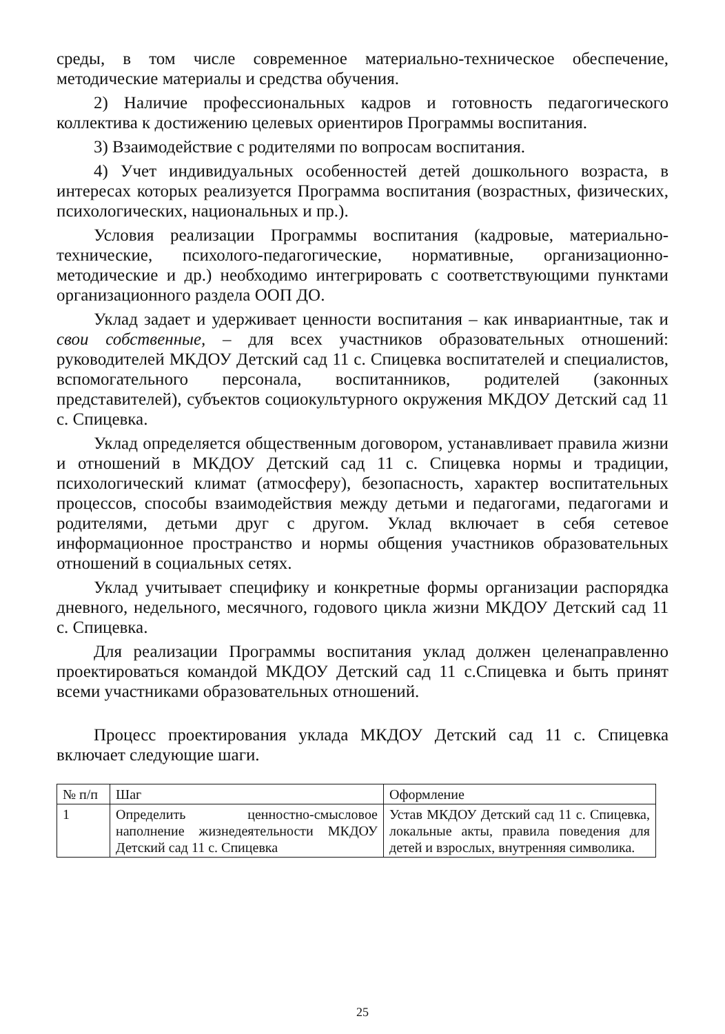среды, в том числе современное материально-техническое обеспечение, методические материалы и средства обучения.
2) Наличие профессиональных кадров и готовность педагогического коллектива к достижению целевых ориентиров Программы воспитания.
3) Взаимодействие с родителями по вопросам воспитания.
4) Учет индивидуальных особенностей детей дошкольного возраста, в интересах которых реализуется Программа воспитания (возрастных, физических, психологических, национальных и пр.).
Условия реализации Программы воспитания (кадровые, материально-технические, психолого-педагогические, нормативные, организационно-методические и др.) необходимо интегрировать с соответствующими пунктами организационного раздела ООП ДО.
Уклад задает и удерживает ценности воспитания – как инвариантные, так и свои собственные, – для всех участников образовательных отношений: руководителей МКДОУ Детский сад 11 с. Спицевка воспитателей и специалистов, вспомогательного персонала, воспитанников, родителей (законных представителей), субъектов социокультурного окружения МКДОУ Детский сад 11 с. Спицевка.
Уклад определяется общественным договором, устанавливает правила жизни и отношений в МКДОУ Детский сад 11 с. Спицевка нормы и традиции, психологический климат (атмосферу), безопасность, характер воспитательных процессов, способы взаимодействия между детьми и педагогами, педагогами и родителями, детьми друг с другом. Уклад включает в себя сетевое информационное пространство и нормы общения участников образовательных отношений в социальных сетях.
Уклад учитывает специфику и конкретные формы организации распорядка дневного, недельного, месячного, годового цикла жизни МКДОУ Детский сад 11 с. Спицевка.
Для реализации Программы воспитания уклад должен целенаправленно проектироваться командой МКДОУ Детский сад 11 с.Спицевка и быть принят всеми участниками образовательных отношений.
Процесс проектирования уклада МКДОУ Детский сад 11 с. Спицевка включает следующие шаги.
| № п/п | Шаг | Оформление |
| --- | --- | --- |
| 1 | Определить ценностно-смысловое наполнение жизнедеятельности МКДОУ Детский сад 11 с. Спицевка | Устав МКДОУ Детский сад 11 с. Спицевка, локальные акты, правила поведения для детей и взрослых, внутренняя символика. |
25